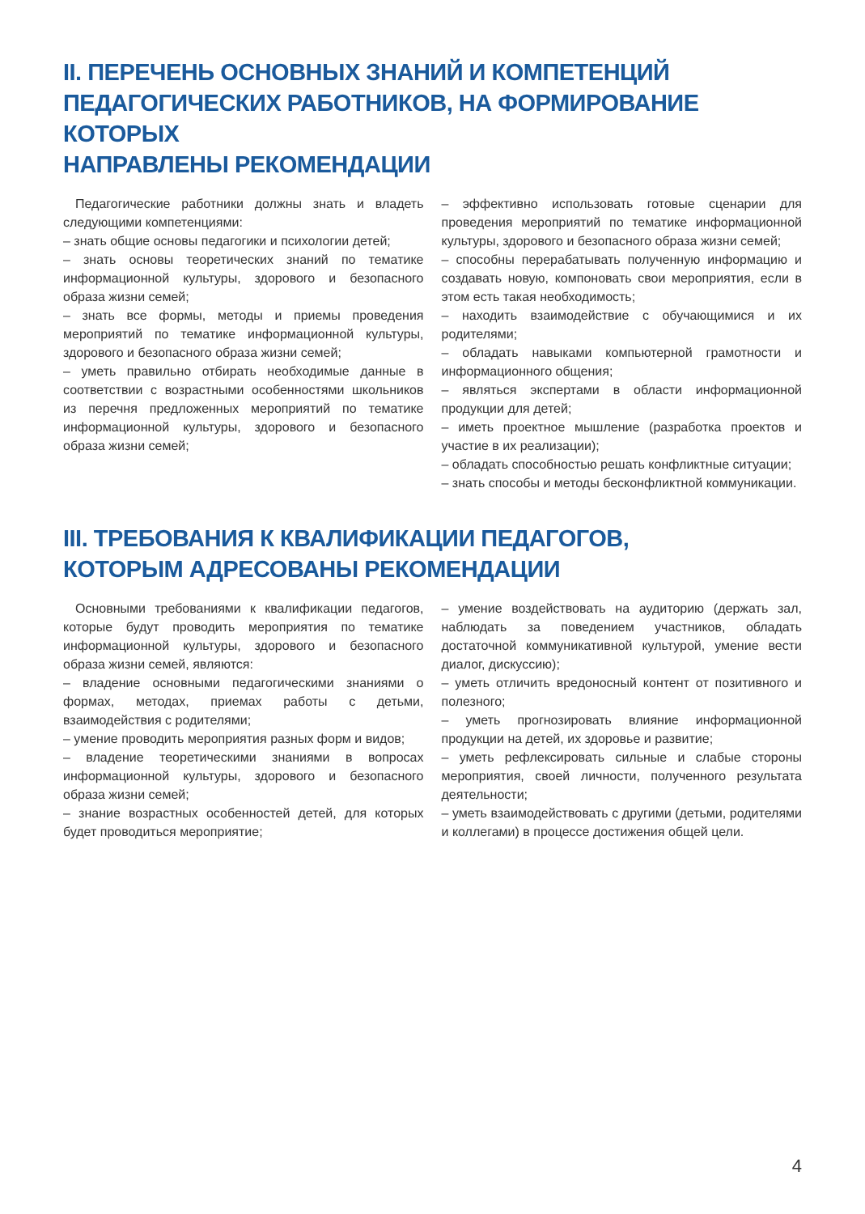II. ПЕРЕЧЕНЬ ОСНОВНЫХ ЗНАНИЙ И КОМПЕТЕНЦИЙ
ПЕДАГОГИЧЕСКИХ РАБОТНИКОВ, НА ФОРМИРОВАНИЕ КОТОРЫХ
НАПРАВЛЕНЫ РЕКОМЕНДАЦИИ
Педагогические работники должны знать и владеть следующими компетенциями:
– знать общие основы педагогики и психологии детей;
– знать основы теоретических знаний по тематике информационной культуры, здорового и безопасного образа жизни семей;
– знать все формы, методы и приемы проведения мероприятий по тематике информационной культуры, здорового и безопасного образа жизни семей;
– уметь правильно отбирать необходимые данные в соответствии с возрастными особенностями школьников из перечня предложенных мероприятий по тематике информационной культуры, здорового и безопасного образа жизни семей;
– эффективно использовать готовые сценарии для проведения мероприятий по тематике информационной культуры, здорового и безопасного образа жизни семей;
– способны перерабатывать полученную информацию и создавать новую, компоновать свои мероприятия, если в этом есть такая необходимость;
– находить взаимодействие с обучающимися и их родителями;
– обладать навыками компьютерной грамотности и информационного общения;
– являться экспертами в области информационной продукции для детей;
– иметь проектное мышление (разработка проектов и участие в их реализации);
– обладать способностью решать конфликтные ситуации;
– знать способы и методы бесконфликтной коммуникации.
III. ТРЕБОВАНИЯ К КВАЛИФИКАЦИИ ПЕДАГОГОВ,
КОТОРЫМ АДРЕСОВАНЫ РЕКОМЕНДАЦИИ
Основными требованиями к квалификации педагогов, которые будут проводить мероприятия по тематике информационной культуры, здорового и безопасного образа жизни семей, являются:
– владение основными педагогическими знаниями о формах, методах, приемах работы с детьми, взаимодействия с родителями;
– умение проводить мероприятия разных форм и видов;
– владение теоретическими знаниями в вопросах информационной культуры, здорового и безопасного образа жизни семей;
– знание возрастных особенностей детей, для которых будет проводиться мероприятие;
– умение воздействовать на аудиторию (держать зал, наблюдать за поведением участников, обладать достаточной коммуникативной культурой, умение вести диалог, дискуссию);
– уметь отличить вредоносный контент от позитивного и полезного;
– уметь прогнозировать влияние информационной продукции на детей, их здоровье и развитие;
– уметь рефлексировать сильные и слабые стороны мероприятия, своей личности, полученного результата деятельности;
– уметь взаимодействовать с другими (детьми, родителями и коллегами) в процессе достижения общей цели.
4